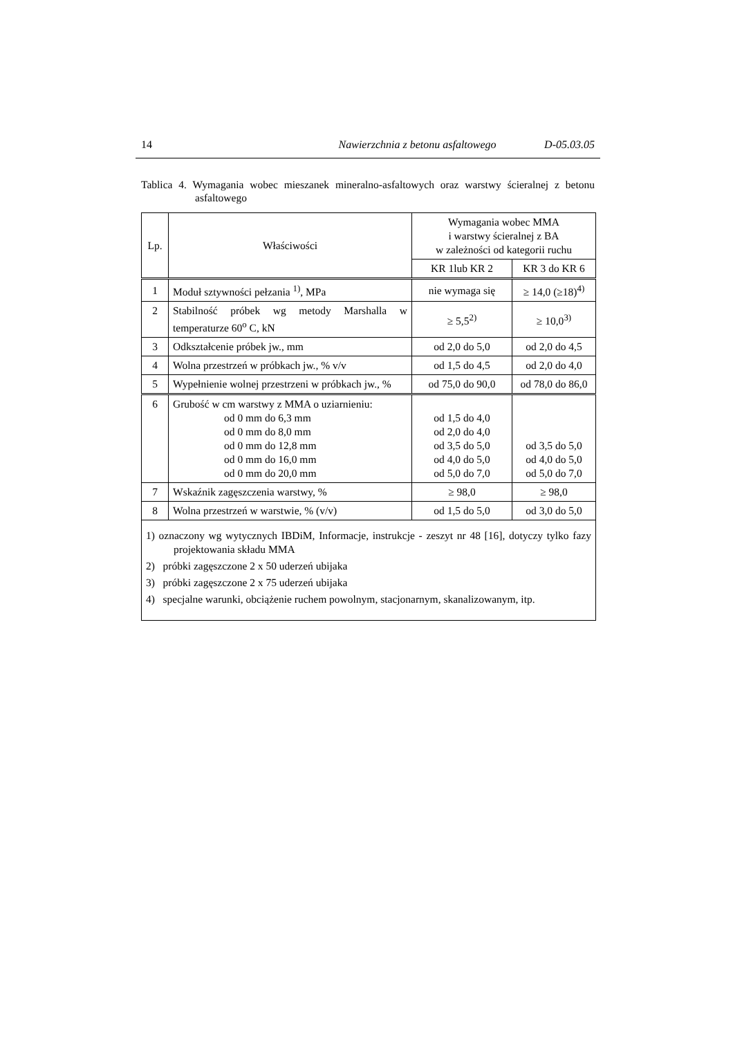14 Nawierzchnia z betonu asfaltowego D-05.03.05
Tablica 4. Wymagania wobec mieszanek mineralno-asfaltowych oraz warstwy ścieralnej z betonu asfaltowego
| Lp. | Właściwości | Wymagania wobec MMA i warstwy ścieralnej z BA w zależności od kategorii ruchu | |
| --- | --- | --- | --- |
| | | KR 1lub KR 2 | KR 3 do KR 6 |
| 1 | Moduł sztywności pełzania <sup>1)</sup>, MPa | nie wymaga się | ≥ 14,0 (≥18)<sup>4)</sup> |
| 2 | Stabilność próbek wg metody Marshalla w temperaturze 60<sup>o</sup> C, kN | ≥ 5,5<sup>2)</sup> | ≥ 10,0<sup>3)</sup> |
| 3 | Odkształcenie próbek jw., mm | od 2,0 do 5,0 | od 2,0 do 4,5 |
| 4 | Wolna przestrzeń w próbkach jw., % v/v | od 1,5 do 4,5 | od 2,0 do 4,0 |
| 5 | Wypełnienie wolnej przestrzeni w próbkach jw., % | od 75,0 do 90,0 | od 78,0 do 86,0 |
| 6 | Grubość w cm warstwy z MMA o uziarnieniu: od 0 mm do 6,3 mm od 0 mm do 8,0 mm od 0 mm do 12,8 mm od 0 mm do 16,0 mm od 0 mm do 20,0 mm | od 1,5 do 4,0 od 2,0 do 4,0 od 3,5 do 5,0 od 4,0 do 5,0 od 5,0 do 7,0 | od 3,5 do 5,0 od 4,0 do 5,0 od 5,0 do 7,0 |
| 7 | Wskaźnik zagęszczenia warstwy, % | ≥ 98,0 | ≥ 98,0 |
| 8 | Wolna przestrzeń w warstwie, % (v/v) | od 1,5 do 5,0 | od 3,0 do 5,0 |
| 1) oznaczony wg wytycznych IBDiM, Informacje, instrukcje - zeszyt nr 48 [16], dotyczy tylko fazy projektowania składu MMA 2) próbki zagęszczone 2 x 50 uderzeń ubijaka 3) próbki zagęszczone 2 x 75 uderzeń ubijaka 4) specjalne warunki, obciążenie ruchem powolnym, stacjonarnym, skanalizowanym, itp. | | | |